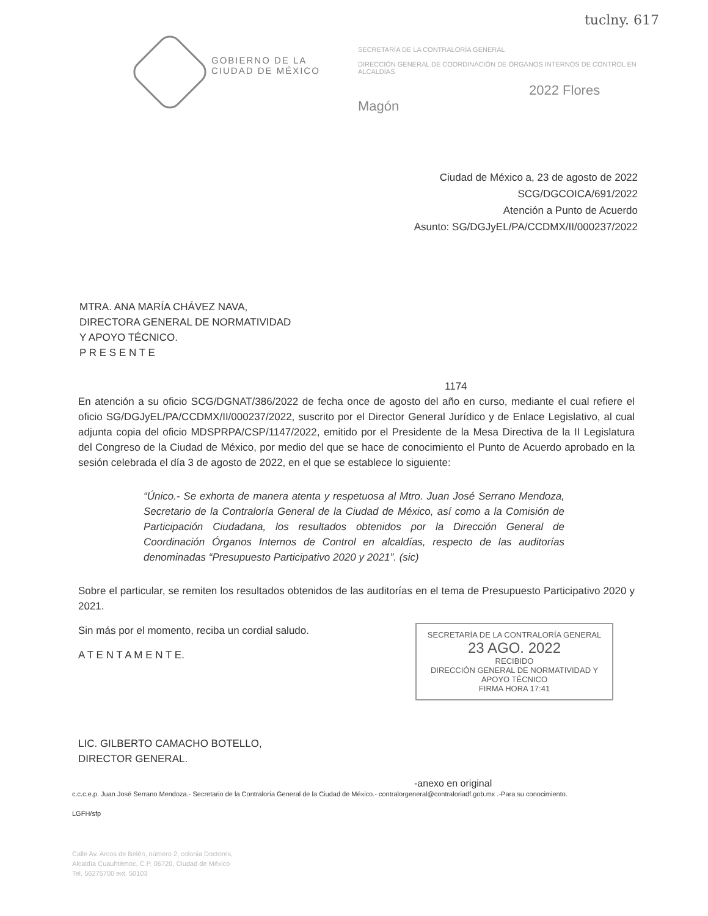tuclny. 617
GOBIERNO DE LA
CIUDAD DE MÉXICO
SECRETARÍA DE LA CONTRALORÍA GENERAL
DIRECCIÓN GENERAL DE COORDINACIÓN DE ÓRGANOS INTERNOS DE CONTROL EN ALCALDÍAS
2022 Flores Magón
Ciudad de México a, 23 de agosto de 2022
SCG/DGCOICA/691/2022
Atención a Punto de Acuerdo
Asunto: SG/DGJyEL/PA/CCDMX/II/000237/2022
MTRA. ANA MARÍA CHÁVEZ NAVA,
DIRECTORA GENERAL DE NORMATIVIDAD
Y APOYO TÉCNICO.
P R E S E N T E
1174
En atención a su oficio SCG/DGNAT/386/2022 de fecha once de agosto del año en curso, mediante el cual refiere el oficio SG/DGJyEL/PA/CCDMX/II/000237/2022, suscrito por el Director General Jurídico y de Enlace Legislativo, al cual adjunta copia del oficio MDSPRPA/CSP/1147/2022, emitido por el Presidente de la Mesa Directiva de la II Legislatura del Congreso de la Ciudad de México, por medio del que se hace de conocimiento el Punto de Acuerdo aprobado en la sesión celebrada el día 3 de agosto de 2022, en el que se establece lo siguiente:
“Único.- Se exhorta de manera atenta y respetuosa al Mtro. Juan José Serrano Mendoza, Secretario de la Contraloría General de la Ciudad de México, así como a la Comisión de Participación Ciudadana, los resultados obtenidos por la Dirección General de Coordinación Órganos Internos de Control en alcaldías, respecto de las auditorías denominadas “Presupuesto Participativo 2020 y 2021”. (sic)
Sobre el particular, se remiten los resultados obtenidos de las auditorías en el tema de Presupuesto Participativo 2020 y 2021.
Sin más por el momento, reciba un cordial saludo.
A T E N T A M E N T E.
LIC. GILBERTO CAMACHO BOTELLO,
DIRECTOR GENERAL.
SECRETARÍA DE LA CONTRALORÍA GENERAL
23 AGO. 2022
RECIBIDO
DIRECCIÓN GENERAL DE NORMATIVIDAD Y APOYO TÉCNICO
FIRMA HORA 17:41
-anexo en original
c.c.c.e.p. Juan José Serrano Mendoza.- Secretario de la Contraloría General de la Ciudad de México.- contralorgeneral@contraloriadf.gob.mx .-Para su conocimiento.
LGFH/sfp
Calle Av. Arcos de Belén, número 2, colonia Doctores,
Alcaldía Cuauhtémoc, C.P. 06720, Ciudad de México
Tel. 56275700 ext. 50103